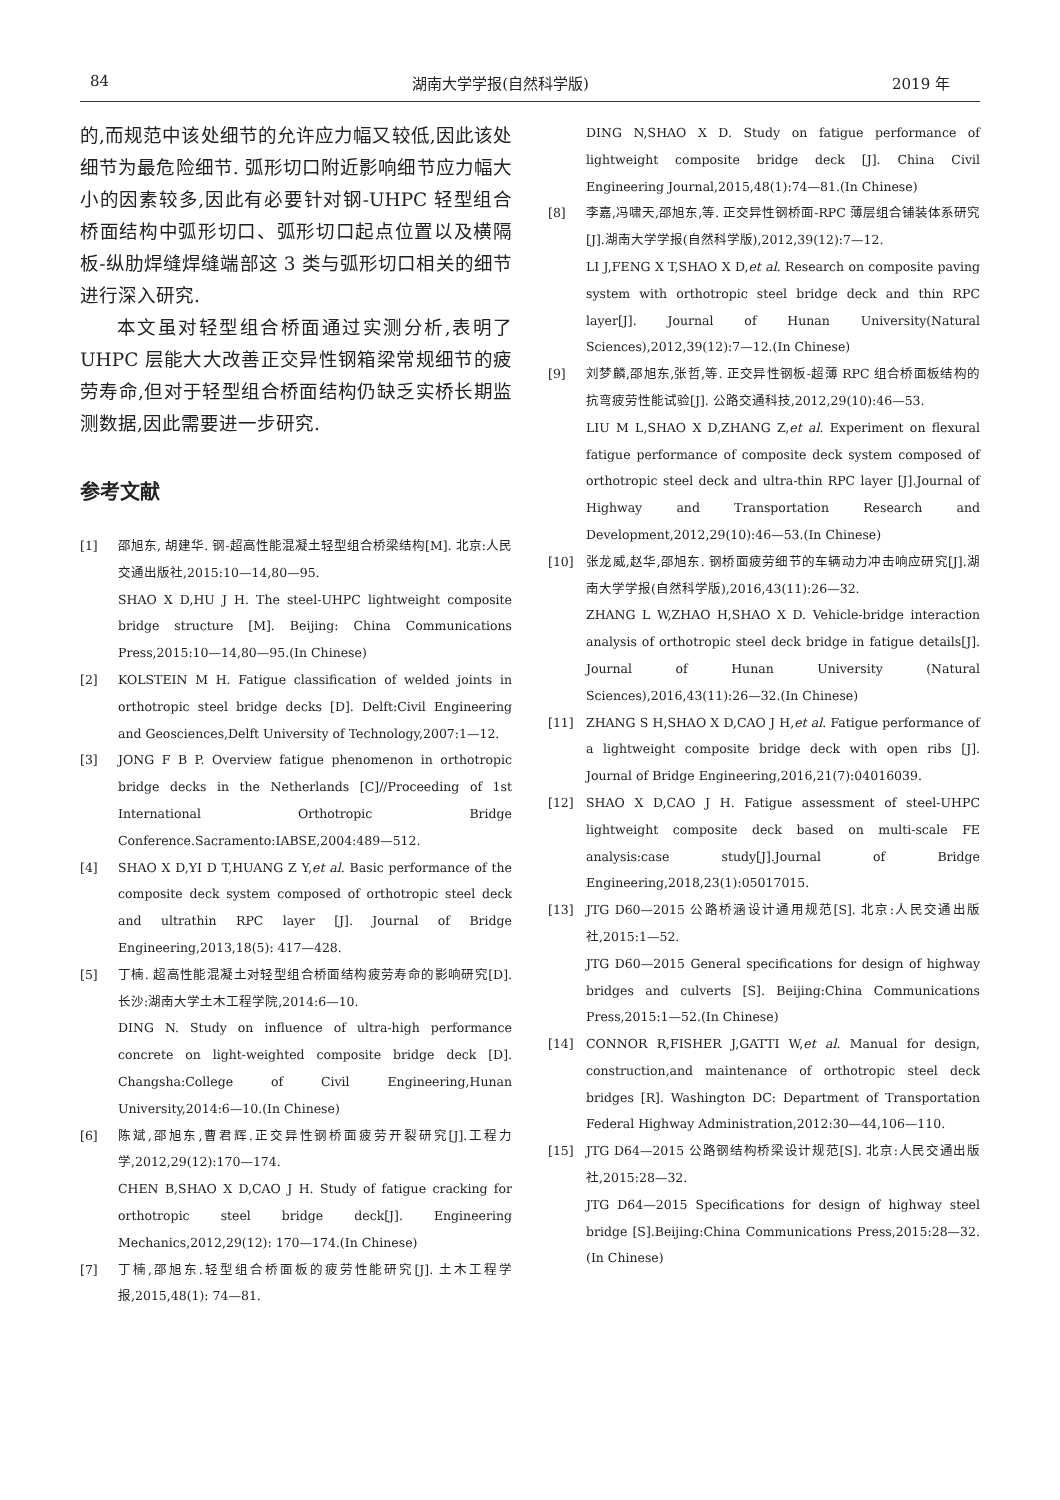84 湖南大学学报(自然科学版) 2019 年
的,而规范中该处细节的允许应力幅又较低,因此该处细节为最危险细节. 弧形切口附近影响细节应力幅大小的因素较多,因此有必要针对钢-UHPC 轻型组合桥面结构中弧形切口、弧形切口起点位置以及横隔板-纵肋焊缝焊缝端部这 3 类与弧形切口相关的细节进行深入研究.
本文虽对轻型组合桥面通过实测分析,表明了UHPC 层能大大改善正交异性钢箱梁常规细节的疲劳寿命,但对于轻型组合桥面结构仍缺乏实桥长期监测数据,因此需要进一步研究.
参考文献
[1] 邵旭东, 胡建华. 钢-超高性能混凝土轻型组合桥梁结构[M]. 北京:人民交通出版社,2015:10—14,80—95.
SHAO X D,HU J H. The steel-UHPC lightweight composite bridge structure [M]. Beijing: China Communications Press,2015:10—14,80—95.(In Chinese)
[2] KOLSTEIN M H. Fatigue classification of welded joints in orthotropic steel bridge decks [D]. Delft:Civil Engineering and Geosciences,Delft University of Technology,2007:1—12.
[3] JONG F B P. Overview fatigue phenomenon in orthotropic bridge decks in the Netherlands [C]//Proceeding of 1st International Orthotropic Bridge Conference.Sacramento:IABSE,2004:489—512.
[4] SHAO X D,YI D T,HUANG Z Y,et al. Basic performance of the composite deck system composed of orthotropic steel deck and ultrathin RPC layer [J]. Journal of Bridge Engineering,2013,18(5): 417—428.
[5] 丁楠. 超高性能混凝土对轻型组合桥面结构疲劳寿命的影响研究[D]. 长沙:湖南大学土木工程学院,2014:6—10.
DING N. Study on influence of ultra-high performance concrete on light-weighted composite bridge deck [D]. Changsha:College of Civil Engineering,Hunan University,2014:6—10.(In Chinese)
[6] 陈斌,邵旭东,曹君辉.正交异性钢桥面疲劳开裂研究[J].工程力学,2012,29(12):170—174.
CHEN B,SHAO X D,CAO J H. Study of fatigue cracking for orthotropic steel bridge deck[J]. Engineering Mechanics,2012,29(12): 170—174.(In Chinese)
[7] 丁楠,邵旭东.轻型组合桥面板的疲劳性能研究[J]. 土木工程学报,2015,48(1): 74—81.
DING N,SHAO X D. Study on fatigue performance of lightweight composite bridge deck [J]. China Civil Engineering Journal,2015,48(1):74—81.(In Chinese)
[8] 李嘉,冯啸天,邵旭东,等. 正交异性钢桥面-RPC 薄层组合铺装体系研究[J].湖南大学学报(自然科学版),2012,39(12):7—12.
LI J,FENG X T,SHAO X D,et al. Research on composite paving system with orthotropic steel bridge deck and thin RPC layer[J]. Journal of Hunan University(Natural Sciences),2012,39(12):7—12.(In Chinese)
[9] 刘梦麟,邵旭东,张哲,等. 正交异性钢板-超薄 RPC 组合桥面板结构的抗弯疲劳性能试验[J]. 公路交通科技,2012,29(10):46—53.
LIU M L,SHAO X D,ZHANG Z,et al. Experiment on flexural fatigue performance of composite deck system composed of orthotropic steel deck and ultra-thin RPC layer [J].Journal of Highway and Transportation Research and Development,2012,29(10):46—53.(In Chinese)
[10] 张龙威,赵华,邵旭东. 钢桥面疲劳细节的车辆动力冲击响应研究[J].湖南大学学报(自然科学版),2016,43(11):26—32.
ZHANG L W,ZHAO H,SHAO X D. Vehicle-bridge interaction analysis of orthotropic steel deck bridge in fatigue details[J]. Journal of Hunan University (Natural Sciences),2016,43(11):26—32.(In Chinese)
[11] ZHANG S H,SHAO X D,CAO J H,et al. Fatigue performance of a lightweight composite bridge deck with open ribs [J]. Journal of Bridge Engineering,2016,21(7):04016039.
[12] SHAO X D,CAO J H. Fatigue assessment of steel-UHPC lightweight composite deck based on multi-scale FE analysis:case study[J].Journal of Bridge Engineering,2018,23(1):05017015.
[13] JTG D60—2015 公路桥涵设计通用规范[S]. 北京:人民交通出版社,2015:1—52.
JTG D60—2015 General specifications for design of highway bridges and culverts [S]. Beijing:China Communications Press,2015:1—52.(In Chinese)
[14] CONNOR R,FISHER J,GATTI W,et al. Manual for design, construction,and maintenance of orthotropic steel deck bridges [R]. Washington DC: Department of Transportation Federal Highway Administration,2012:30—44,106—110.
[15] JTG D64—2015 公路钢结构桥梁设计规范[S]. 北京:人民交通出版社,2015:28—32.
JTG D64—2015 Specifications for design of highway steel bridge [S].Beijing:China Communications Press,2015:28—32.(In Chinese)